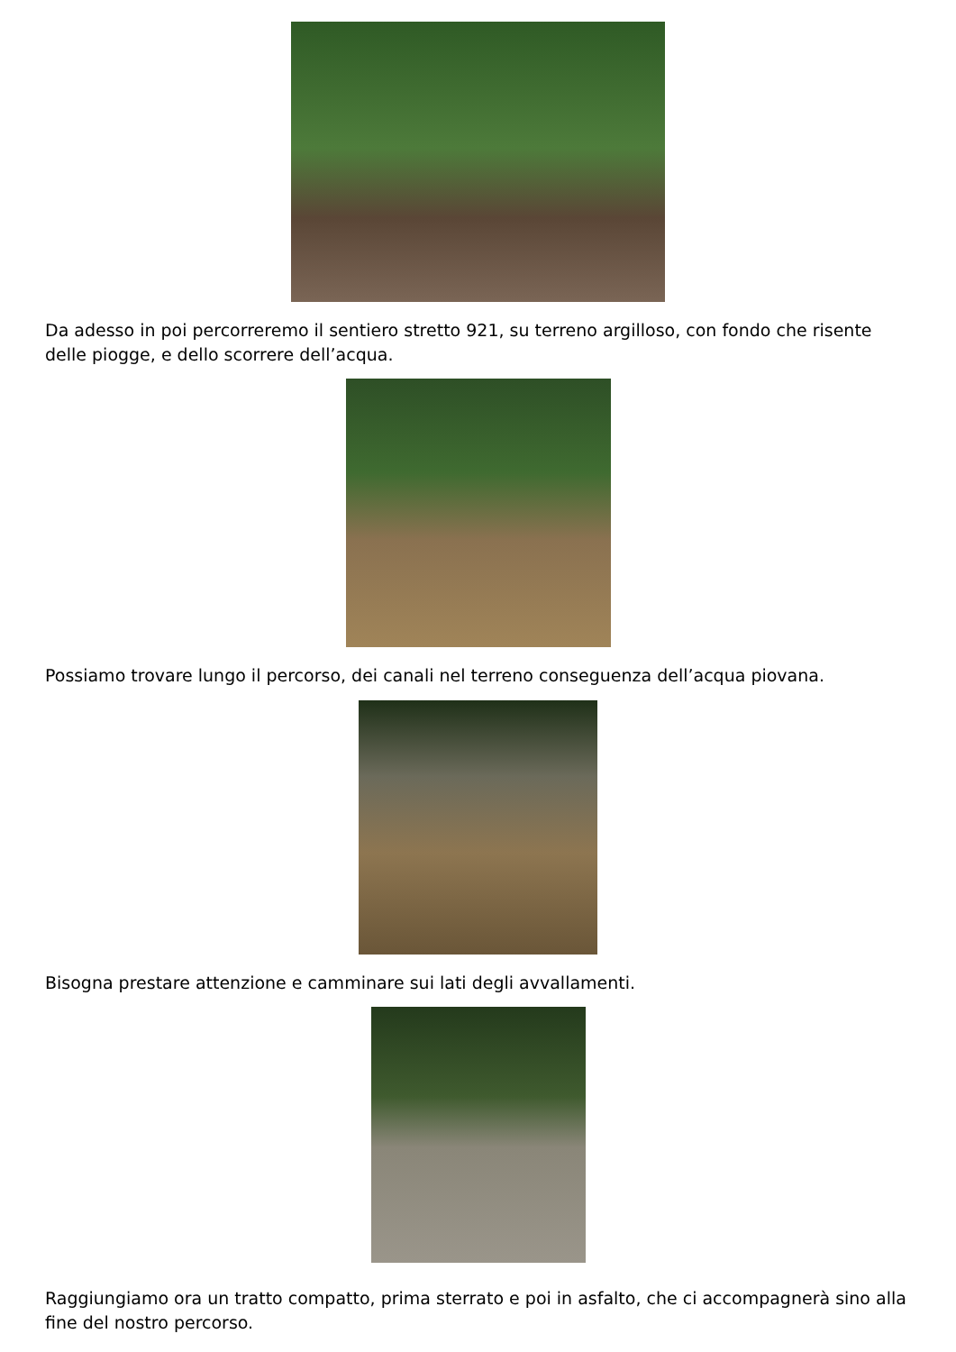Da adesso in poi percorreremo il sentiero stretto 921, su terreno argilloso, con fondo che risente delle piogge, e dello scorrere dell’acqua.
Possiamo trovare lungo il percorso, dei canali nel terreno conseguenza dell’acqua piovana.
Bisogna prestare attenzione e camminare sui lati degli avvallamenti.
Raggiungiamo ora un tratto compatto, prima sterrato e poi in asfalto, che ci accompagnerà sino alla fine del nostro percorso.